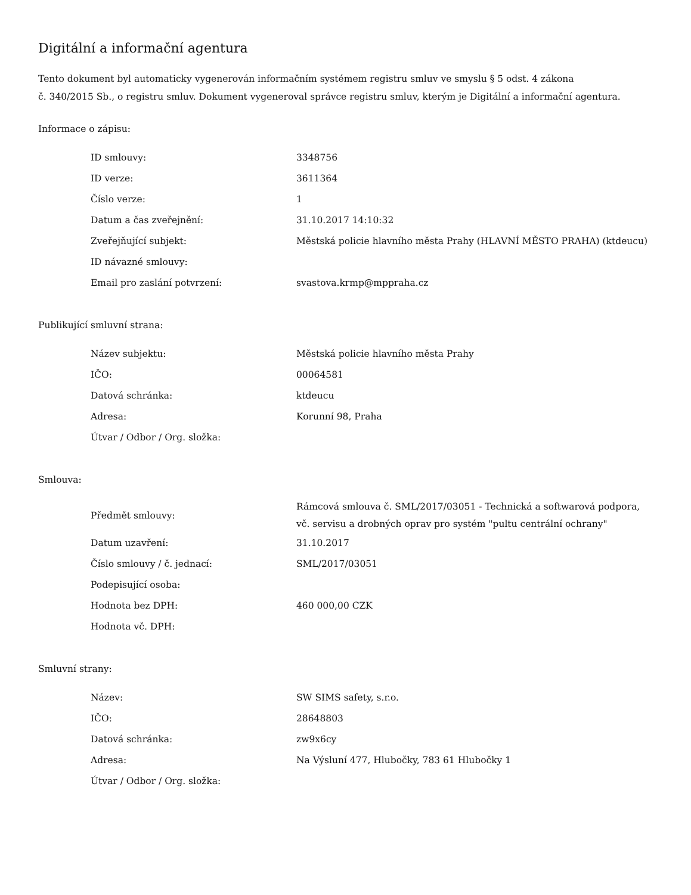Digitální a informační agentura
Tento dokument byl automaticky vygenerován informačním systémem registru smluv ve smyslu § 5 odst. 4 zákona
č. 340/2015 Sb., o registru smluv. Dokument vygeneroval správce registru smluv, kterým je Digitální a informační agentura.
Informace o zápisu:
| ID smlouvy: | 3348756 |
| ID verze: | 3611364 |
| Číslo verze: | 1 |
| Datum a čas zveřejnění: | 31.10.2017 14:10:32 |
| Zveřejňující subjekt: | Městská policie hlavního města Prahy (HLAVNÍ MĚSTO PRAHA) (ktdeucu) |
| ID návazné smlouvy: | |
| Email pro zaslání potvrzení: | svastova.krmp@mppraha.cz |
Publikující smluvní strana:
| Název subjektu: | Městská policie hlavního města Prahy |
| IČO: | 00064581 |
| Datová schránka: | ktdeucu |
| Adresa: | Korunní 98, Praha |
| Útvar / Odbor / Org. složka: | |
Smlouva:
| Předmět smlouvy: | Rámcová smlouva č. SML/2017/03051 - Technická a softwarová podpora, vč. servisu a drobných oprav pro systém "pultu centrální ochrany" |
| Datum uzavření: | 31.10.2017 |
| Číslo smlouvy / č. jednací: | SML/2017/03051 |
| Podepisující osoba: | |
| Hodnota bez DPH: | 460 000,00 CZK |
| Hodnota vč. DPH: | |
Smluvní strany:
| Název: | SW SIMS safety, s.r.o. |
| IČO: | 28648803 |
| Datová schránka: | zw9x6cy |
| Adresa: | Na Výsluní 477, Hlubočky, 783 61 Hlubočky 1 |
| Útvar / Odbor / Org. složka: | |